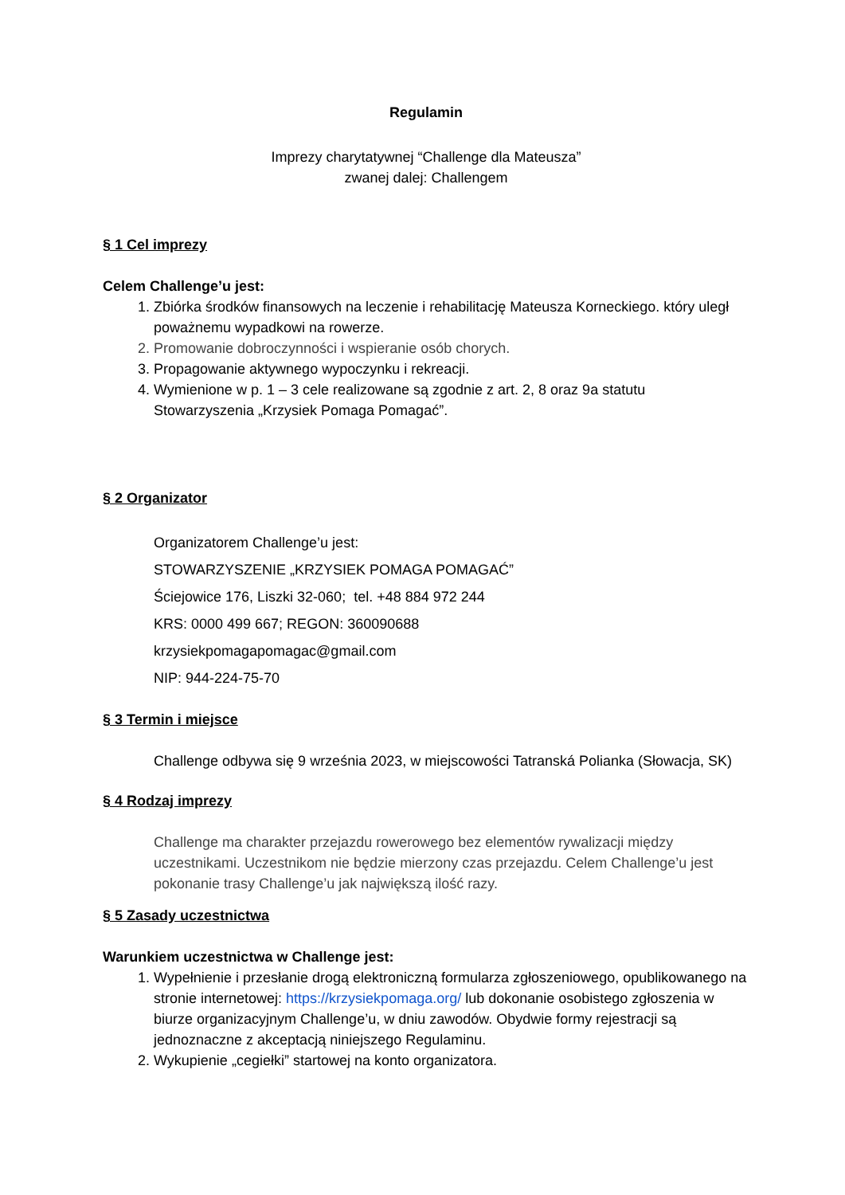Regulamin
Imprezy charytatywnej “Challenge dla Mateusza”
zwanej dalej: Challengem
§ 1 Cel imprezy
Celem Challenge’u jest:
1. Zbiórka środków finansowych na leczenie i rehabilitację Mateusza Korneckiego. który uległ poważnemu wypadkowi na rowerze.
2. Promowanie dobroczynności i wspieranie osób chorych.
3. Propagowanie aktywnego wypoczynku i rekreacji.
4. Wymienione w p. 1 – 3 cele realizowane są zgodnie z art. 2, 8 oraz 9a statutu Stowarzyszenia „Krzysiek Pomaga Pomagać”.
§ 2 Organizator
Organizatorem Challenge’u jest:
STOWARZYSZENIE „KRZYSIEK POMAGA POMAGAĆ”
Ściejowice 176, Liszki 32-060; tel. +48 884 972 244
KRS: 0000 499 667; REGON: 360090688
krzysiekpomagapomagac@gmail.com
NIP: 944-224-75-70
§ 3 Termin i miejsce
Challenge odbywa się 9 września 2023, w miejscowości Tatranská Polianka (Słowacja, SK)
§ 4 Rodzaj imprezy
Challenge ma charakter przejazdu rowerowego bez elementów rywalizacji między uczestnikami. Uczestnikom nie będzie mierzony czas przejazdu. Celem Challenge’u jest pokonanie trasy Challenge’u jak największą ilość razy.
§ 5 Zasady uczestnictwa
Warunkiem uczestnictwa w Challenge jest:
1. Wypełnienie i przesłanie drogą elektroniczną formularza zgłoszeniowego, opublikowanego na stronie internetowej: https://krzysiekpomaga.org/ lub dokonanie osobistego zgłoszenia w biurze organizacyjnym Challenge’u, w dniu zawodów. Obydwie formy rejestracji są jednoznaczne z akceptacją niniejszego Regulaminu.
2. Wykupienie „cegiełki” startowej na konto organizatora.